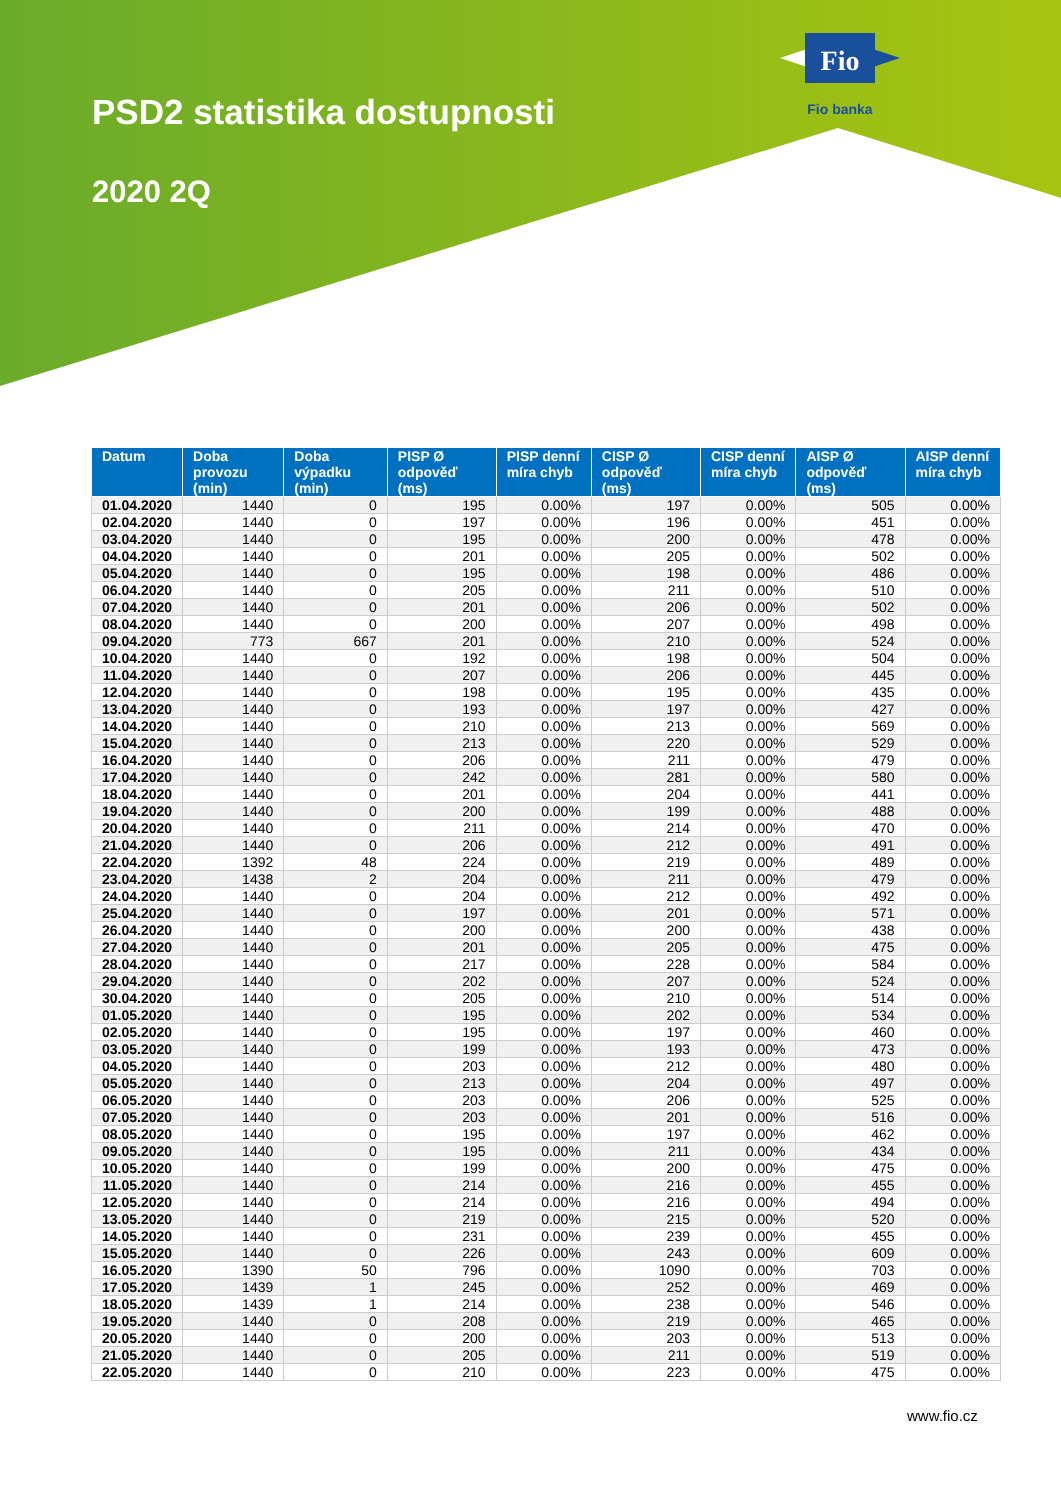Fio
Fio banka
PSD2 statistika dostupnosti
2020 2Q
| Datum | Doba provozu (min) | Doba výpadku (min) | PISP Ø odpověď (ms) | PISP denní míra chyb | CISP Ø odpověď (ms) | CISP denní míra chyb | AISP Ø odpověď (ms) | AISP denní míra chyb |
| --- | --- | --- | --- | --- | --- | --- | --- | --- |
| 01.04.2020 | 1440 | 0 | 195 | 0.00% | 197 | 0.00% | 505 | 0.00% |
| 02.04.2020 | 1440 | 0 | 197 | 0.00% | 196 | 0.00% | 451 | 0.00% |
| 03.04.2020 | 1440 | 0 | 195 | 0.00% | 200 | 0.00% | 478 | 0.00% |
| 04.04.2020 | 1440 | 0 | 201 | 0.00% | 205 | 0.00% | 502 | 0.00% |
| 05.04.2020 | 1440 | 0 | 195 | 0.00% | 198 | 0.00% | 486 | 0.00% |
| 06.04.2020 | 1440 | 0 | 205 | 0.00% | 211 | 0.00% | 510 | 0.00% |
| 07.04.2020 | 1440 | 0 | 201 | 0.00% | 206 | 0.00% | 502 | 0.00% |
| 08.04.2020 | 1440 | 0 | 200 | 0.00% | 207 | 0.00% | 498 | 0.00% |
| 09.04.2020 | 773 | 667 | 201 | 0.00% | 210 | 0.00% | 524 | 0.00% |
| 10.04.2020 | 1440 | 0 | 192 | 0.00% | 198 | 0.00% | 504 | 0.00% |
| 11.04.2020 | 1440 | 0 | 207 | 0.00% | 206 | 0.00% | 445 | 0.00% |
| 12.04.2020 | 1440 | 0 | 198 | 0.00% | 195 | 0.00% | 435 | 0.00% |
| 13.04.2020 | 1440 | 0 | 193 | 0.00% | 197 | 0.00% | 427 | 0.00% |
| 14.04.2020 | 1440 | 0 | 210 | 0.00% | 213 | 0.00% | 569 | 0.00% |
| 15.04.2020 | 1440 | 0 | 213 | 0.00% | 220 | 0.00% | 529 | 0.00% |
| 16.04.2020 | 1440 | 0 | 206 | 0.00% | 211 | 0.00% | 479 | 0.00% |
| 17.04.2020 | 1440 | 0 | 242 | 0.00% | 281 | 0.00% | 580 | 0.00% |
| 18.04.2020 | 1440 | 0 | 201 | 0.00% | 204 | 0.00% | 441 | 0.00% |
| 19.04.2020 | 1440 | 0 | 200 | 0.00% | 199 | 0.00% | 488 | 0.00% |
| 20.04.2020 | 1440 | 0 | 211 | 0.00% | 214 | 0.00% | 470 | 0.00% |
| 21.04.2020 | 1440 | 0 | 206 | 0.00% | 212 | 0.00% | 491 | 0.00% |
| 22.04.2020 | 1392 | 48 | 224 | 0.00% | 219 | 0.00% | 489 | 0.00% |
| 23.04.2020 | 1438 | 2 | 204 | 0.00% | 211 | 0.00% | 479 | 0.00% |
| 24.04.2020 | 1440 | 0 | 204 | 0.00% | 212 | 0.00% | 492 | 0.00% |
| 25.04.2020 | 1440 | 0 | 197 | 0.00% | 201 | 0.00% | 571 | 0.00% |
| 26.04.2020 | 1440 | 0 | 200 | 0.00% | 200 | 0.00% | 438 | 0.00% |
| 27.04.2020 | 1440 | 0 | 201 | 0.00% | 205 | 0.00% | 475 | 0.00% |
| 28.04.2020 | 1440 | 0 | 217 | 0.00% | 228 | 0.00% | 584 | 0.00% |
| 29.04.2020 | 1440 | 0 | 202 | 0.00% | 207 | 0.00% | 524 | 0.00% |
| 30.04.2020 | 1440 | 0 | 205 | 0.00% | 210 | 0.00% | 514 | 0.00% |
| 01.05.2020 | 1440 | 0 | 195 | 0.00% | 202 | 0.00% | 534 | 0.00% |
| 02.05.2020 | 1440 | 0 | 195 | 0.00% | 197 | 0.00% | 460 | 0.00% |
| 03.05.2020 | 1440 | 0 | 199 | 0.00% | 193 | 0.00% | 473 | 0.00% |
| 04.05.2020 | 1440 | 0 | 203 | 0.00% | 212 | 0.00% | 480 | 0.00% |
| 05.05.2020 | 1440 | 0 | 213 | 0.00% | 204 | 0.00% | 497 | 0.00% |
| 06.05.2020 | 1440 | 0 | 203 | 0.00% | 206 | 0.00% | 525 | 0.00% |
| 07.05.2020 | 1440 | 0 | 203 | 0.00% | 201 | 0.00% | 516 | 0.00% |
| 08.05.2020 | 1440 | 0 | 195 | 0.00% | 197 | 0.00% | 462 | 0.00% |
| 09.05.2020 | 1440 | 0 | 195 | 0.00% | 211 | 0.00% | 434 | 0.00% |
| 10.05.2020 | 1440 | 0 | 199 | 0.00% | 200 | 0.00% | 475 | 0.00% |
| 11.05.2020 | 1440 | 0 | 214 | 0.00% | 216 | 0.00% | 455 | 0.00% |
| 12.05.2020 | 1440 | 0 | 214 | 0.00% | 216 | 0.00% | 494 | 0.00% |
| 13.05.2020 | 1440 | 0 | 219 | 0.00% | 215 | 0.00% | 520 | 0.00% |
| 14.05.2020 | 1440 | 0 | 231 | 0.00% | 239 | 0.00% | 455 | 0.00% |
| 15.05.2020 | 1440 | 0 | 226 | 0.00% | 243 | 0.00% | 609 | 0.00% |
| 16.05.2020 | 1390 | 50 | 796 | 0.00% | 1090 | 0.00% | 703 | 0.00% |
| 17.05.2020 | 1439 | 1 | 245 | 0.00% | 252 | 0.00% | 469 | 0.00% |
| 18.05.2020 | 1439 | 1 | 214 | 0.00% | 238 | 0.00% | 546 | 0.00% |
| 19.05.2020 | 1440 | 0 | 208 | 0.00% | 219 | 0.00% | 465 | 0.00% |
| 20.05.2020 | 1440 | 0 | 200 | 0.00% | 203 | 0.00% | 513 | 0.00% |
| 21.05.2020 | 1440 | 0 | 205 | 0.00% | 211 | 0.00% | 519 | 0.00% |
| 22.05.2020 | 1440 | 0 | 210 | 0.00% | 223 | 0.00% | 475 | 0.00% |
www.fio.cz